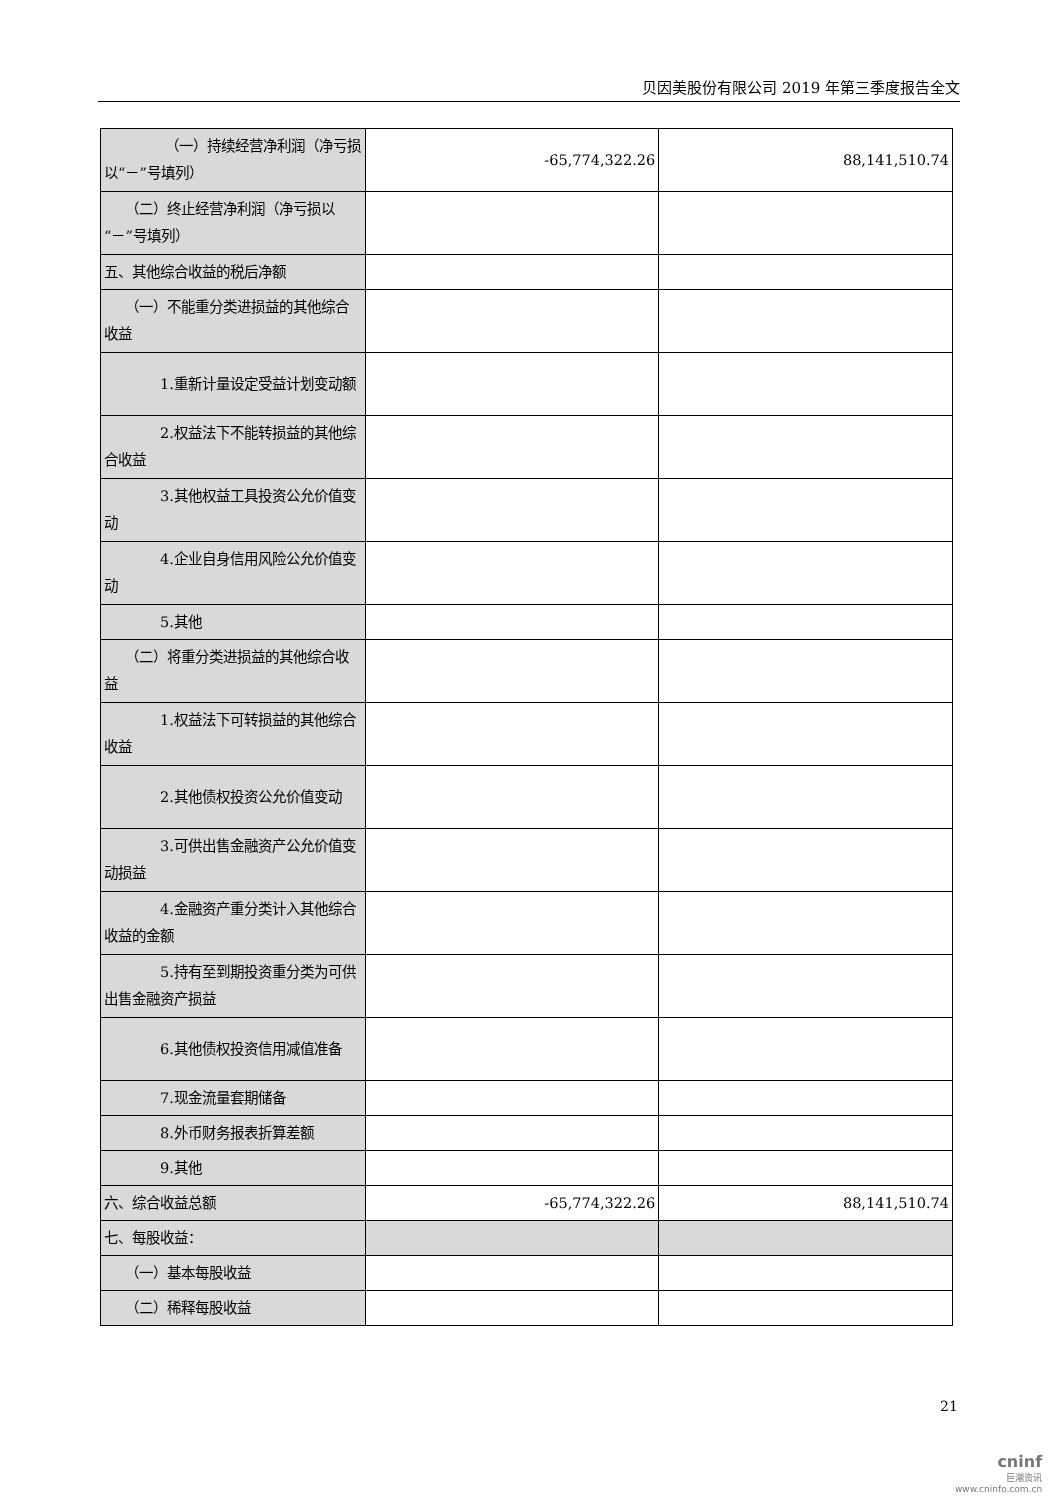贝因美股份有限公司 2019 年第三季度报告全文
| （一）持续经营净利润（净亏损以“－”号填列） | -65,774,322.26 | 88,141,510.74 |
| （二）终止经营净利润（净亏损以“－”号填列） | | |
| 五、其他综合收益的税后净额 | | |
| （一）不能重分类进损益的其他综合收益 | | |
| 1.重新计量设定受益计划变动额 | | |
| 2.权益法下不能转损益的其他综合收益 | | |
| 3.其他权益工具投资公允价值变动 | | |
| 4.企业自身信用风险公允价值变动 | | |
| 5.其他 | | |
| （二）将重分类进损益的其他综合收益 | | |
| 1.权益法下可转损益的其他综合收益 | | |
| 2.其他债权投资公允价值变动 | | |
| 3.可供出售金融资产公允价值变动损益 | | |
| 4.金融资产重分类计入其他综合收益的金额 | | |
| 5.持有至到期投资重分类为可供出售金融资产损益 | | |
| 6.其他债权投资信用减值准备 | | |
| 7.现金流量套期储备 | | |
| 8.外币财务报表折算差额 | | |
| 9.其他 | | |
| 六、综合收益总额 | -65,774,322.26 | 88,141,510.74 |
| 七、每股收益： | | |
| （一）基本每股收益 | | |
| （二）稀释每股收益 | | |
21
cninf
巨潮资讯
www.cninfo.com.cn